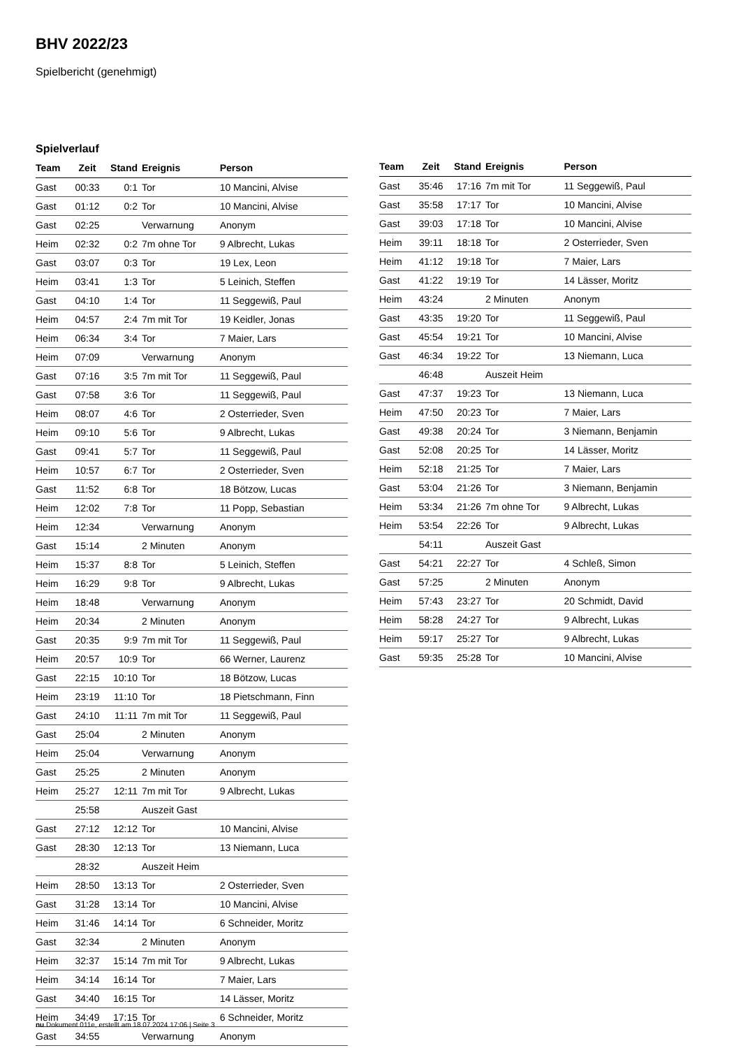BHV 2022/23
Spielbericht (genehmigt)
Spielverlauf
| Team | Zeit | Stand | Ereignis | Person |
| --- | --- | --- | --- | --- |
| Gast | 00:33 | 0:1 | Tor | 10 Mancini, Alvise |
| Gast | 01:12 | 0:2 | Tor | 10 Mancini, Alvise |
| Gast | 02:25 | | Verwarnung | Anonym |
| Heim | 02:32 | 0:2 | 7m ohne Tor | 9 Albrecht, Lukas |
| Gast | 03:07 | 0:3 | Tor | 19 Lex, Leon |
| Heim | 03:41 | 1:3 | Tor | 5 Leinich, Steffen |
| Gast | 04:10 | 1:4 | Tor | 11 Seggewiß, Paul |
| Heim | 04:57 | 2:4 | 7m mit Tor | 19 Keidler, Jonas |
| Heim | 06:34 | 3:4 | Tor | 7 Maier, Lars |
| Heim | 07:09 | | Verwarnung | Anonym |
| Gast | 07:16 | 3:5 | 7m mit Tor | 11 Seggewiß, Paul |
| Gast | 07:58 | 3:6 | Tor | 11 Seggewiß, Paul |
| Heim | 08:07 | 4:6 | Tor | 2 Osterrieder, Sven |
| Heim | 09:10 | 5:6 | Tor | 9 Albrecht, Lukas |
| Gast | 09:41 | 5:7 | Tor | 11 Seggewiß, Paul |
| Heim | 10:57 | 6:7 | Tor | 2 Osterrieder, Sven |
| Gast | 11:52 | 6:8 | Tor | 18 Bötzow, Lucas |
| Heim | 12:02 | 7:8 | Tor | 11 Popp, Sebastian |
| Heim | 12:34 | | Verwarnung | Anonym |
| Gast | 15:14 | | 2 Minuten | Anonym |
| Heim | 15:37 | 8:8 | Tor | 5 Leinich, Steffen |
| Heim | 16:29 | 9:8 | Tor | 9 Albrecht, Lukas |
| Heim | 18:48 | | Verwarnung | Anonym |
| Heim | 20:34 | | 2 Minuten | Anonym |
| Gast | 20:35 | 9:9 | 7m mit Tor | 11 Seggewiß, Paul |
| Heim | 20:57 | 10:9 | Tor | 66 Werner, Laurenz |
| Gast | 22:15 | 10:10 | Tor | 18 Bötzow, Lucas |
| Heim | 23:19 | 11:10 | Tor | 18 Pietschmann, Finn |
| Gast | 24:10 | 11:11 | 7m mit Tor | 11 Seggewiß, Paul |
| Gast | 25:04 | | 2 Minuten | Anonym |
| Heim | 25:04 | | Verwarnung | Anonym |
| Gast | 25:25 | | 2 Minuten | Anonym |
| Heim | 25:27 | 12:11 | 7m mit Tor | 9 Albrecht, Lukas |
| | 25:58 | | Auszeit Gast | |
| Gast | 27:12 | 12:12 | Tor | 10 Mancini, Alvise |
| Gast | 28:30 | 12:13 | Tor | 13 Niemann, Luca |
| | 28:32 | | Auszeit Heim | |
| Heim | 28:50 | 13:13 | Tor | 2 Osterrieder, Sven |
| Gast | 31:28 | 13:14 | Tor | 10 Mancini, Alvise |
| Heim | 31:46 | 14:14 | Tor | 6 Schneider, Moritz |
| Gast | 32:34 | | 2 Minuten | Anonym |
| Heim | 32:37 | 15:14 | 7m mit Tor | 9 Albrecht, Lukas |
| Heim | 34:14 | 16:14 | Tor | 7 Maier, Lars |
| Gast | 34:40 | 16:15 | Tor | 14 Lässer, Moritz |
| Heim | 34:49 | 17:15 | Tor | 6 Schneider, Moritz |
| Gast | 34:55 | | Verwarnung | Anonym |
| Team | Zeit | Stand | Ereignis | Person |
| --- | --- | --- | --- | --- |
| Gast | 35:46 | 17:16 | 7m mit Tor | 11 Seggewiß, Paul |
| Gast | 35:58 | 17:17 | Tor | 10 Mancini, Alvise |
| Gast | 39:03 | 17:18 | Tor | 10 Mancini, Alvise |
| Heim | 39:11 | 18:18 | Tor | 2 Osterrieder, Sven |
| Heim | 41:12 | 19:18 | Tor | 7 Maier, Lars |
| Gast | 41:22 | 19:19 | Tor | 14 Lässer, Moritz |
| Heim | 43:24 | | 2 Minuten | Anonym |
| Gast | 43:35 | 19:20 | Tor | 11 Seggewiß, Paul |
| Gast | 45:54 | 19:21 | Tor | 10 Mancini, Alvise |
| Gast | 46:34 | 19:22 | Tor | 13 Niemann, Luca |
| | 46:48 | | Auszeit Heim | |
| Gast | 47:37 | 19:23 | Tor | 13 Niemann, Luca |
| Heim | 47:50 | 20:23 | Tor | 7 Maier, Lars |
| Gast | 49:38 | 20:24 | Tor | 3 Niemann, Benjamin |
| Gast | 52:08 | 20:25 | Tor | 14 Lässer, Moritz |
| Heim | 52:18 | 21:25 | Tor | 7 Maier, Lars |
| Gast | 53:04 | 21:26 | Tor | 3 Niemann, Benjamin |
| Heim | 53:34 | 21:26 | 7m ohne Tor | 9 Albrecht, Lukas |
| Heim | 53:54 | 22:26 | Tor | 9 Albrecht, Lukas |
| | 54:11 | | Auszeit Gast | |
| Gast | 54:21 | 22:27 | Tor | 4 Schleß, Simon |
| Gast | 57:25 | | 2 Minuten | Anonym |
| Heim | 57:43 | 23:27 | Tor | 20 Schmidt, David |
| Heim | 58:28 | 24:27 | Tor | 9 Albrecht, Lukas |
| Heim | 59:17 | 25:27 | Tor | 9 Albrecht, Lukas |
| Gast | 59:35 | 25:28 | Tor | 10 Mancini, Alvise |
nu.Dokument 011e, erstellt am 18.07.2024 17:06 | Seite 3